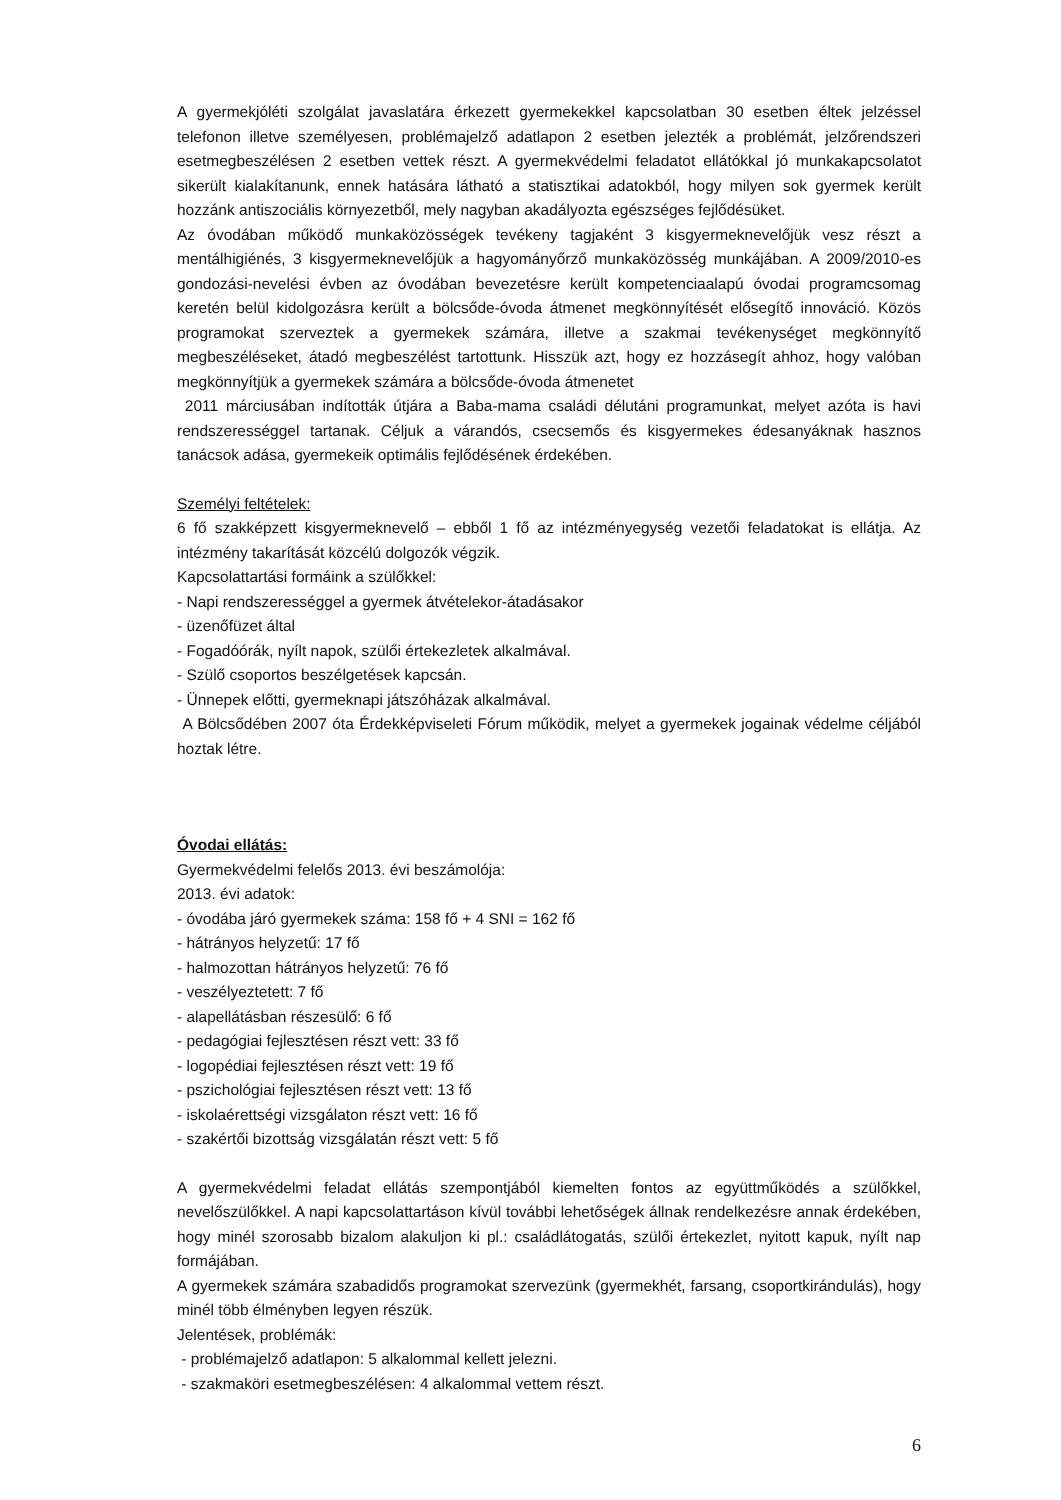A gyermekjóléti szolgálat javaslatára érkezett gyermekekkel kapcsolatban 30 esetben éltek jelzéssel telefonon illetve személyesen, problémajelző adatlapon 2 esetben jelezték a problémát, jelzőrendszeri esetmegbeszélésen 2 esetben vettek részt. A gyermekvédelmi feladatot ellátókkal jó munkakapcsolatot sikerült kialakítanunk, ennek hatására látható a statisztikai adatokból, hogy milyen sok gyermek került hozzánk antiszociális környezetből, mely nagyban akadályozta egészséges fejlődésüket.
Az óvodában működő munkaközösségek tevékeny tagjaként 3 kisgyermeknevelőjük vesz részt a mentálhigiénés, 3 kisgyermeknevelőjük a hagyományőrző munkaközösség munkájában. A 2009/2010-es gondozási-nevelési évben az óvodában bevezetésre került kompetenciaalapú óvodai programcsomag keretén belül kidolgozásra került a bölcsőde-óvoda átmenet megkönnyítését elősegítő innováció. Közös programokat szerveztek a gyermekek számára, illetve a szakmai tevékenységet megkönnyítő megbeszéléseket, átadó megbeszélést tartottunk. Hisszük azt, hogy ez hozzásegít ahhoz, hogy valóban megkönnyítjük a gyermekek számára a bölcsőde-óvoda átmenetet
2011 márciusában indították útjára a Baba-mama családi délutáni programunkat, melyet azóta is havi rendszerességgel tartanak. Céljuk a várandós, csecsemős és kisgyermekes édesanyáknak hasznos tanácsok adása, gyermekeik optimális fejlődésének érdekében.
Személyi feltételek:
6 fő szakképzett kisgyermeknevelő – ebből 1 fő az intézményegység vezetői feladatokat is ellátja. Az intézmény takarítását közcélú dolgozók végzik.
Kapcsolattartási formáink a szülőkkel:
- Napi rendszerességgel a gyermek átvételekor-átadásakor
- üzenőfüzet által
- Fogadóórák, nyílt napok, szülői értekezletek alkalmával.
- Szülő csoportos beszélgetések kapcsán.
- Ünnepek előtti, gyermeknapi játszóházak alkalmával.
A Bölcsődében 2007 óta Érdekképviseleti Fórum működik, melyet a gyermekek jogainak védelme céljából hoztak létre.
Óvodai ellátás:
Gyermekvédelmi felelős 2013. évi beszámolója:
2013. évi adatok:
- óvodába járó gyermekek száma: 158 fő + 4 SNI = 162 fő
- hátrányos helyzetű: 17 fő
- halmozottan hátrányos helyzetű: 76 fő
- veszélyeztetett: 7 fő
- alapellátásban részesülő: 6 fő
- pedagógiai fejlesztésen részt vett: 33 fő
- logopédiai fejlesztésen részt vett: 19 fő
- pszichológiai fejlesztésen részt vett: 13 fő
- iskolaérettségi vizsgálaton részt vett: 16 fő
- szakértői bizottság vizsgálatán részt vett: 5 fő
A gyermekvédelmi feladat ellátás szempontjából kiemelten fontos az együttműködés a szülőkkel, nevelőszülőkkel. A napi kapcsolattartáson kívül további lehetőségek állnak rendelkezésre annak érdekében, hogy minél szorosabb bizalom alakuljon ki pl.: családlátogatás, szülői értekezlet, nyitott kapuk, nyílt nap formájában.
A gyermekek számára szabadidős programokat szervezünk (gyermekhét, farsang, csoportkirándulás), hogy minél több élményben legyen részük.
Jelentések, problémák:
- problémajelző adatlapon: 5 alkalommal kellett jelezni.
- szakmaköri esetmegbeszélésen: 4 alkalommal vettem részt.
6